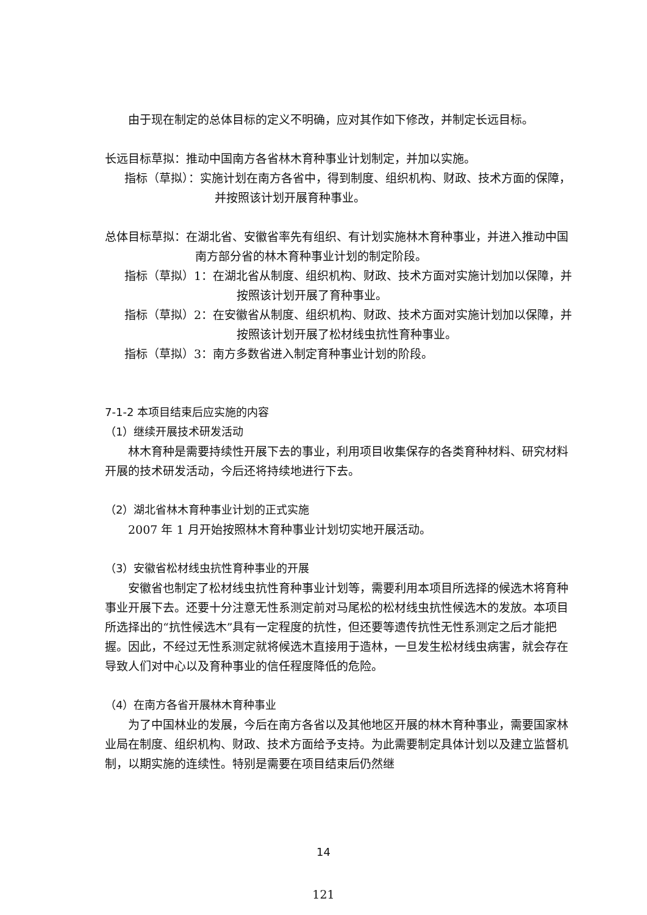由于现在制定的总体目标的定义不明确，应对其作如下修改，并制定长远目标。
长远目标草拟：推动中国南方各省林木育种事业计划制定，并加以实施。
指标（草拟）：实施计划在南方各省中，得到制度、组织机构、财政、技术方面的保障，并按照该计划开展育种事业。
总体目标草拟：在湖北省、安徽省率先有组织、有计划实施林木育种事业，并进入推动中国南方部分省的林木育种事业计划的制定阶段。
指标（草拟）1：在湖北省从制度、组织机构、财政、技术方面对实施计划加以保障，并按照该计划开展了育种事业。
指标（草拟）2：在安徽省从制度、组织机构、财政、技术方面对实施计划加以保障，并按照该计划开展了松材线虫抗性育种事业。
指标（草拟）3：南方多数省进入制定育种事业计划的阶段。
7-1-2 本项目结束后应实施的内容
（1）继续开展技术研发活动
林木育种是需要持续性开展下去的事业，利用项目收集保存的各类育种材料、研究材料开展的技术研发活动，今后还将持续地进行下去。
（2）湖北省林木育种事业计划的正式实施
2007 年 1 月开始按照林木育种事业计划切实地开展活动。
（3）安徽省松材线虫抗性育种事业的开展
安徽省也制定了松材线虫抗性育种事业计划等，需要利用本项目所选择的候选木将育种事业开展下去。还要十分注意无性系测定前对马尾松的松材线虫抗性候选木的发放。本项目所选择出的“抗性候选木”具有一定程度的抗性，但还要等遗传抗性无性系测定之后才能把握。因此，不经过无性系测定就将候选木直接用于造林，一旦发生松材线虫病害，就会存在导致人们对中心以及育种事业的信任程度降低的危险。
（4）在南方各省开展林木育种事业
为了中国林业的发展，今后在南方各省以及其他地区开展的林木育种事业，需要国家林业局在制度、组织机构、财政、技术方面给予支持。为此需要制定具体计划以及建立监督机制，以期实施的连续性。特别是需要在项目结束后仍然继
14
121